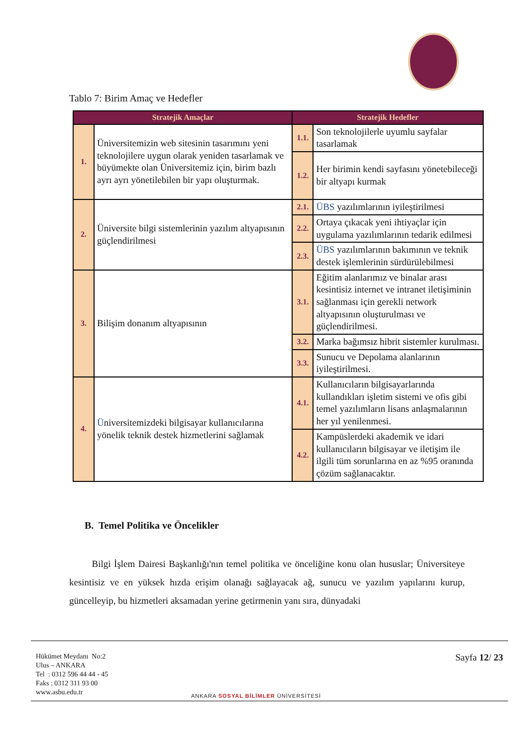Tablo 7: Birim Amaç ve Hedefler
| Stratejik Amaçlar | | Stratejik Hedefler | |
| --- | --- | --- | --- |
| 1. | Üniversitemizin web sitesinin tasarımını yeni teknolojilere uygun olarak yeniden tasarlamak ve büyümekte olan Üniversitemiz için, birim bazlı ayrı ayrı yönetilebilen bir yapı oluşturmak. | 1.1. | Son teknolojilerle uyumlu sayfalar tasarlamak |
| | | 1.2. | Her birimin kendi sayfasını yönetebileceği bir altyapı kurmak |
| 2. | Üniversite bilgi sistemlerinin yazılım altyapısının güçlendirilmesi | 2.1. | ÜBS yazılımlarının iyileştirilmesi |
| | | 2.2. | Ortaya çıkacak yeni ihtiyaçlar için uygulama yazılımlarının tedarik edilmesi |
| | | 2.3. | ÜBS yazılımlarının bakımının ve teknik destek işlemlerinin sürdürülebilmesi |
| 3. | Bilişim donanım altyapısının | 3.1. | Eğitim alanlarımız ve binalar arası kesintisiz internet ve intranet iletişiminin sağlanması için gerekli network altyapısının oluşturulması ve güçlendirilmesi. |
| | | 3.2. | Marka bağımsız hibrit sistemler kurulması. |
| | | 3.3. | Sunucu ve Depolama alanlarının iyileştirilmesi. |
| 4. | Ü niversitemizdeki bilgisayar kullanıcılarına yönelik teknik destek hizmetlerini sağlamak | 4.1. | Kullanıcıların bilgisayarlarında kullandıkları işletim sistemi ve ofis gibi temel yazılımların lisans anlaşmalarının her yıl yenilenmesi. |
| | | 4.2. | Kampüslerdeki akademik ve idari kullanıcıların bilgisayar ve iletişim ile ilgili tüm sorunlarına en az %95 oranında çözüm sağlanacaktır. |
B. Temel Politika ve Öncelikler
Bilgi İşlem Dairesi Başkanlığı'nın temel politika ve önceliğine konu olan hususlar; Üniversiteye kesintisiz ve en yüksek hızda erişim olanağı sağlayacak ağ, sunucu ve yazılım yapılarını kurup, güncelleyip, bu hizmetleri aksamadan yerine getirmenin yanı sıra, dünyadaki
Hükümet Meydanı No:2
Ulus – ANKARA
Tel : 0312 596 44 44 - 45
Faks : 0312 311 93 00
www.asbu.edu.tr
ANKARA SOSYAL BİLİMLER ÜNİVERSİTESİ
Sayfa 12/ 23